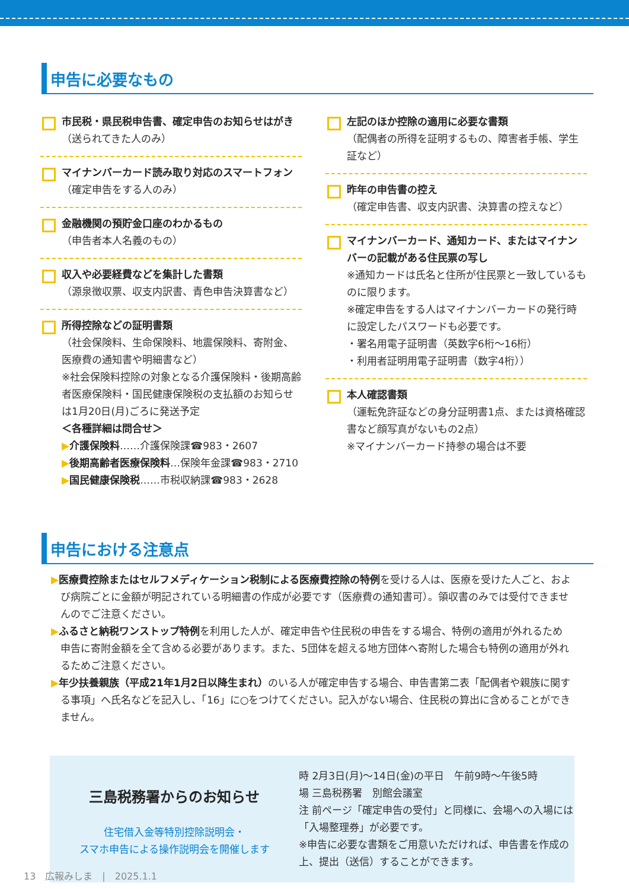申告に必要なもの
市民税・県民税申告書、確定申告のお知らせはがき
（送られてきた人のみ）
マイナンバーカード読み取り対応のスマートフォン
（確定申告をする人のみ）
金融機関の預貯金口座のわかるもの
（申告者本人名義のもの）
収入や必要経費などを集計した書類
（源泉徴収票、収支内訳書、青色申告決算書など）
所得控除などの証明書類
（社会保険料、生命保険料、地震保険料、寄附金、医療費の通知書や明細書など）
※社会保険料控除の対象となる介護保険料・後期高齢者医療保険料・国民健康保険税の支払額のお知らせは1月20日(月)ごろに発送予定
＜各種詳細は問合せ＞
▶介護保険料……介護保険課☎983・2607
▶後期高齢者医療保険料…保険年金課☎983・2710
▶国民健康保険税……市税収納課☎983・2628
左記のほか控除の適用に必要な書類
（配偶者の所得を証明するもの、障害者手帳、学生証など）
昨年の申告書の控え
（確定申告書、収支内訳書、決算書の控えなど）
マイナンバーカード、通知カード、またはマイナンバーの記載がある住民票の写し
※通知カードは氏名と住所が住民票と一致しているものに限ります。
※確定申告をする人はマイナンバーカードの発行時に設定したパスワードも必要です。
・署名用電子証明書（英数字6桁～16桁）
・利用者証明用電子証明書（数字4桁））
本人確認書類
（運転免許証などの身分証明書1点、または資格確認書など顔写真がないもの2点）
※マイナンバーカード持参の場合は不要
申告における注意点
▶医療費控除またはセルフメディケーション税制による医療費控除の特例を受ける人は、医療を受けた人ごと、および病院ごとに金額が明記されている明細書の作成が必要です（医療費の通知書可）。領収書のみでは受付できませんのでご注意ください。
▶ふるさと納税ワンストップ特例を利用した人が、確定申告や住民税の申告をする場合、特例の適用が外れるため申告に寄附金額を全て含める必要があります。また、5団体を超える地方団体へ寄附した場合も特例の適用が外れるためご注意ください。
▶年少扶養親族（平成21年1月2日以降生まれ）のいる人が確定申告する場合、申告書第二表「配偶者や親族に関する事項」へ氏名などを記入し、「16」に○をつけてください。記入がない場合、住民税の算出に含めることができません。
三島税務署からのお知らせ
住宅借入金等特別控除説明会・
スマホ申告による操作説明会を開催します
時 2月3日(月)～14日(金)の平日　午前9時～午後5時
場 三島税務署　別館会議室
注 前ページ「確定申告の受付」と同様に、会場への入場には「入場整理券」が必要です。
※申告に必要な書類をご用意いただければ、申告書を作成の上、提出（送信）することができます。
13　広報みしま　|　2025.1.1